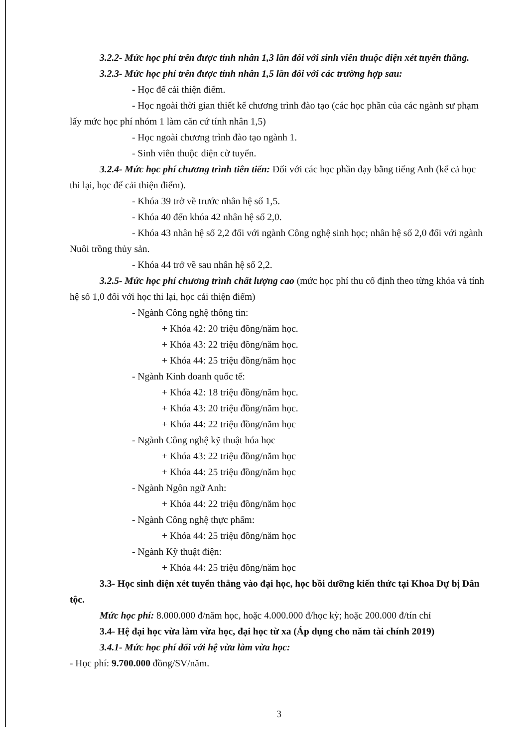3.2.2- Mức học phí trên được tính nhân 1,3 lần đối với sinh viên thuộc diện xét tuyển thẳng.
3.2.3- Mức học phí trên được tính nhân 1,5 lần đối với các trường hợp sau:
- Học để cải thiện điểm.
- Học ngoài thời gian thiết kế chương trình đào tạo (các học phần của các ngành sư phạm lấy mức học phí nhóm 1 làm căn cứ tính nhân 1,5)
- Học ngoài chương trình đào tạo ngành 1.
- Sinh viên thuộc diện cử tuyển.
3.2.4- Mức học phí chương trình tiên tiến: Đối với các học phần dạy bằng tiếng Anh (kể cả học thi lại, học để cải thiện điểm).
- Khóa 39 trở về trước nhân hệ số 1,5.
- Khóa 40 đến khóa 42 nhân hệ số 2,0.
- Khóa 43 nhân hệ số 2,2 đối với ngành Công nghệ sinh học; nhân hệ số 2,0 đối với ngành Nuôi trồng thủy sản.
- Khóa 44 trở về sau nhân hệ số 2,2.
3.2.5- Mức học phí chương trình chất lượng cao (mức học phí thu cố định theo từng khóa và tính hệ số 1,0 đối với học thi lại, học cải thiện điểm)
- Ngành Công nghệ thông tin:
+ Khóa 42: 20 triệu đồng/năm học.
+ Khóa 43: 22 triệu đồng/năm học.
+ Khóa 44: 25 triệu đồng/năm học
- Ngành Kinh doanh quốc tế:
+ Khóa 42: 18 triệu đồng/năm học.
+ Khóa 43: 20 triệu đồng/năm học.
+ Khóa 44: 22 triệu đồng/năm học
- Ngành Công nghệ kỹ thuật hóa học
+ Khóa 43: 22 triệu đồng/năm học
+ Khóa 44: 25 triệu đồng/năm học
- Ngành Ngôn ngữ Anh:
+ Khóa 44: 22 triệu đồng/năm học
- Ngành Công nghệ thực phẩm:
+ Khóa 44: 25 triệu đồng/năm học
- Ngành Kỹ thuật điện:
+ Khóa 44: 25 triệu đồng/năm học
3.3- Học sinh diện xét tuyển thẳng vào đại học, học bồi dưỡng kiến thức tại Khoa Dự bị Dân tộc.
Mức học phí: 8.000.000 đ/năm học, hoặc 4.000.000 đ/học kỳ; hoặc 200.000 đ/tín chỉ
3.4- Hệ đại học vừa làm vừa học, đại học từ xa (Áp dụng cho năm tài chính 2019)
3.4.1- Mức học phí đối với hệ vừa làm vừa học:
- Học phí: 9.700.000 đồng/SV/năm.
3